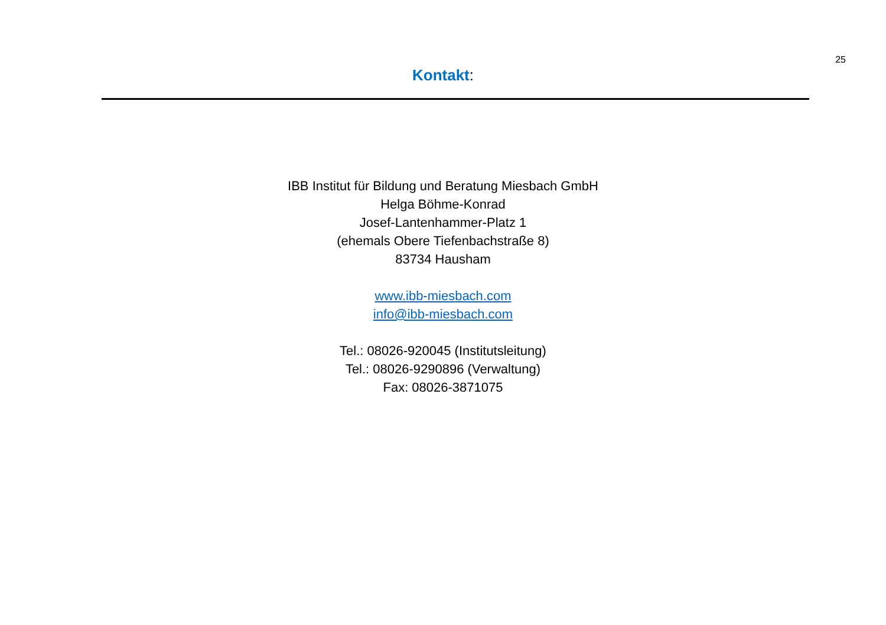25
Kontakt:
IBB Institut für Bildung und Beratung Miesbach GmbH
Helga Böhme-Konrad
Josef-Lantenhammer-Platz 1
(ehemals Obere Tiefenbachstraße 8)
83734 Hausham
www.ibb-miesbach.com
info@ibb-miesbach.com
Tel.: 08026-920045 (Institutsleitung)
Tel.: 08026-9290896 (Verwaltung)
Fax: 08026-3871075